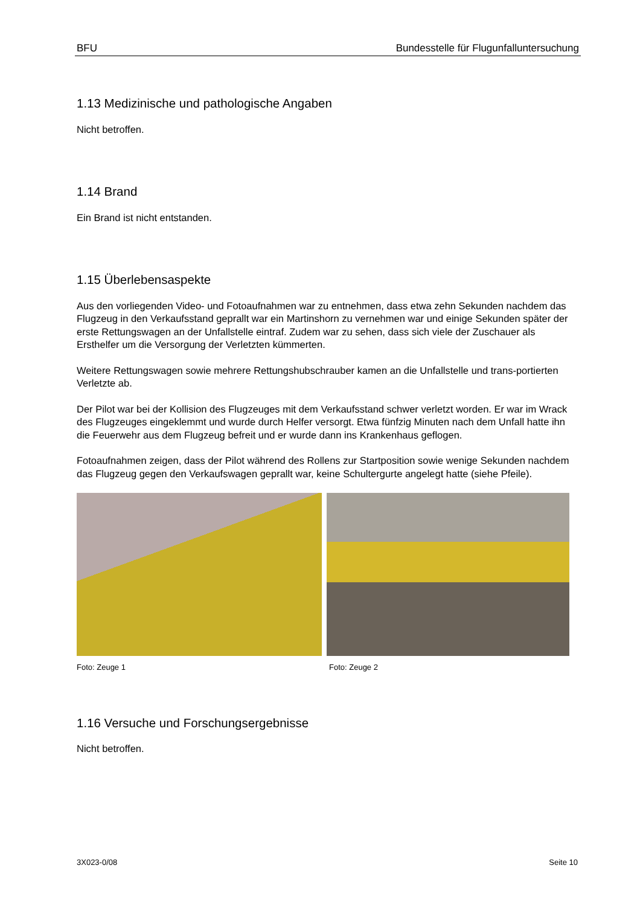BFU Bundesstelle für Flugunfalluntersuchung
1.13 Medizinische und pathologische Angaben
Nicht betroffen.
1.14 Brand
Ein Brand ist nicht entstanden.
1.15 Überlebensaspekte
Aus den vorliegenden Video- und Fotoaufnahmen war zu entnehmen, dass etwa zehn Sekunden nachdem das Flugzeug in den Verkaufsstand geprallt war ein Martinshorn zu vernehmen war und einige Sekunden später der erste Rettungswagen an der Unfallstelle eintraf. Zudem war zu sehen, dass sich viele der Zuschauer als Ersthelfer um die Versorgung der Verletzten kümmerten.
Weitere Rettungswagen sowie mehrere Rettungshubschrauber kamen an die Unfallstelle und trans-portierten Verletzte ab.
Der Pilot war bei der Kollision des Flugzeuges mit dem Verkaufsstand schwer verletzt worden. Er war im Wrack des Flugzeuges eingeklemmt und wurde durch Helfer versorgt. Etwa fünfzig Minuten nach dem Unfall hatte ihn die Feuerwehr aus dem Flugzeug befreit und er wurde dann ins Krankenhaus geflogen.
Fotoaufnahmen zeigen, dass der Pilot während des Rollens zur Startposition sowie wenige Sekunden nachdem das Flugzeug gegen den Verkaufswagen geprallt war, keine Schultergurte angelegt hatte (siehe Pfeile).
Foto: Zeuge 1 Foto: Zeuge 2
1.16 Versuche und Forschungsergebnisse
Nicht betroffen.
3X023-0/08 Seite 10